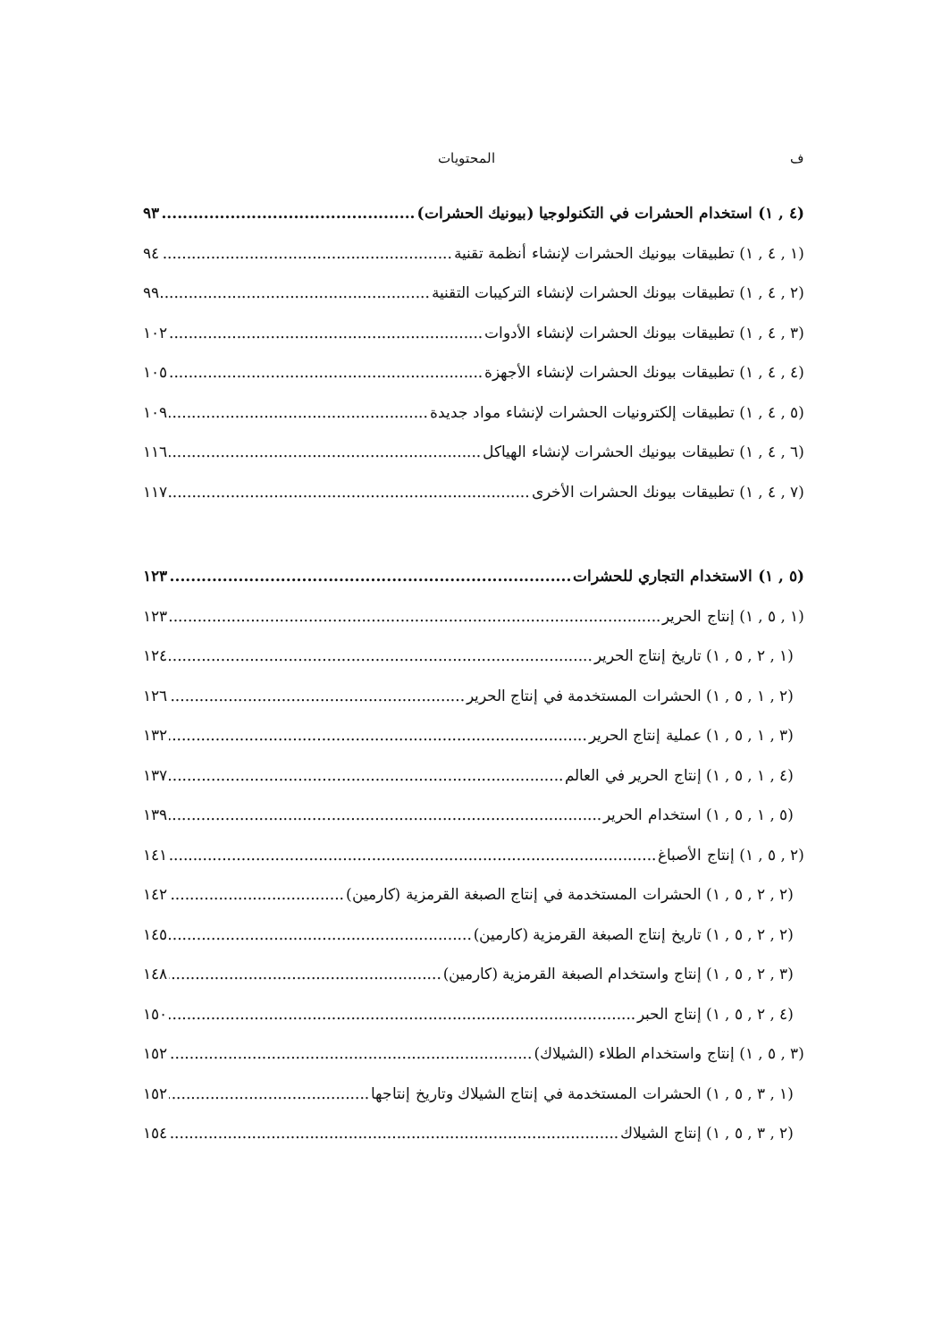ف المحتويات
(٤ , ١) استخدام الحشرات في التكنولوجيا (بيونيك الحشرات) ٩٣
(١ , ٤ , ١) تطبيقات بيونيك الحشرات لإنشاء أنظمة تقنية ٩٤
(٢ , ٤ , ١) تطبيقات بيونك الحشرات لإنشاء التركيبات التقنية ٩٩
(٣ , ٤ , ١) تطبيقات بيونك الحشرات لإنشاء الأدوات ١٠٢
(٤ , ٤ , ١) تطبيقات بيونك الحشرات لإنشاء الأجهزة ١٠٥
(٥ , ٤ , ١) تطبيقات إلكترونيات الحشرات لإنشاء مواد جديدة ١٠٩
(٦ , ٤ , ١) تطبيقات بيونيك الحشرات لإنشاء الهياكل ١١٦
(٧ , ٤ , ١) تطبيقات بيونك الحشرات الأخرى ١١٧
(٥ , ١) الاستخدام التجاري للحشرات ١٢٣
(١ , ٥ , ١) إنتاج الحرير ١٢٣
(١ , ٢ , ٥ , ١) تاريخ إنتاج الحرير ١٢٤
(٢ , ١ , ٥ , ١) الحشرات المستخدمة في إنتاج الحرير ١٢٦
(٣ , ١ , ٥ , ١) عملية إنتاج الحرير ١٣٢
(٤ , ١ , ٥ , ١) إنتاج الحرير في العالم ١٣٧
(٥ , ١ , ٥ , ١) استخدام الحرير ١٣٩
(٢ , ٥ , ١) إنتاج الأصباغ ١٤١
(٢ , ٢ , ٥ , ١) الحشرات المستخدمة في إنتاج الصبغة القرمزية (كارمين) ١٤٢
(٢ , ٢ , ٥ , ١) تاريخ إنتاج الصبغة القرمزية (كارمين) ١٤٥
(٣ , ٢ , ٥ , ١) إنتاج واستخدام الصبغة القرمزية (كارمين) ١٤٨
(٤ , ٢ , ٥ , ١) إنتاج الحبر ١٥٠
(٣ , ٥ , ١) إنتاج واستخدام الطلاء (الشيلاك) ١٥٢
(١ , ٣ , ٥ , ١) الحشرات المستخدمة في إنتاج الشيلاك وتاريخ إنتاجها ١٥٢
(٢ , ٣ , ٥ , ١) إنتاج الشيلاك ١٥٤